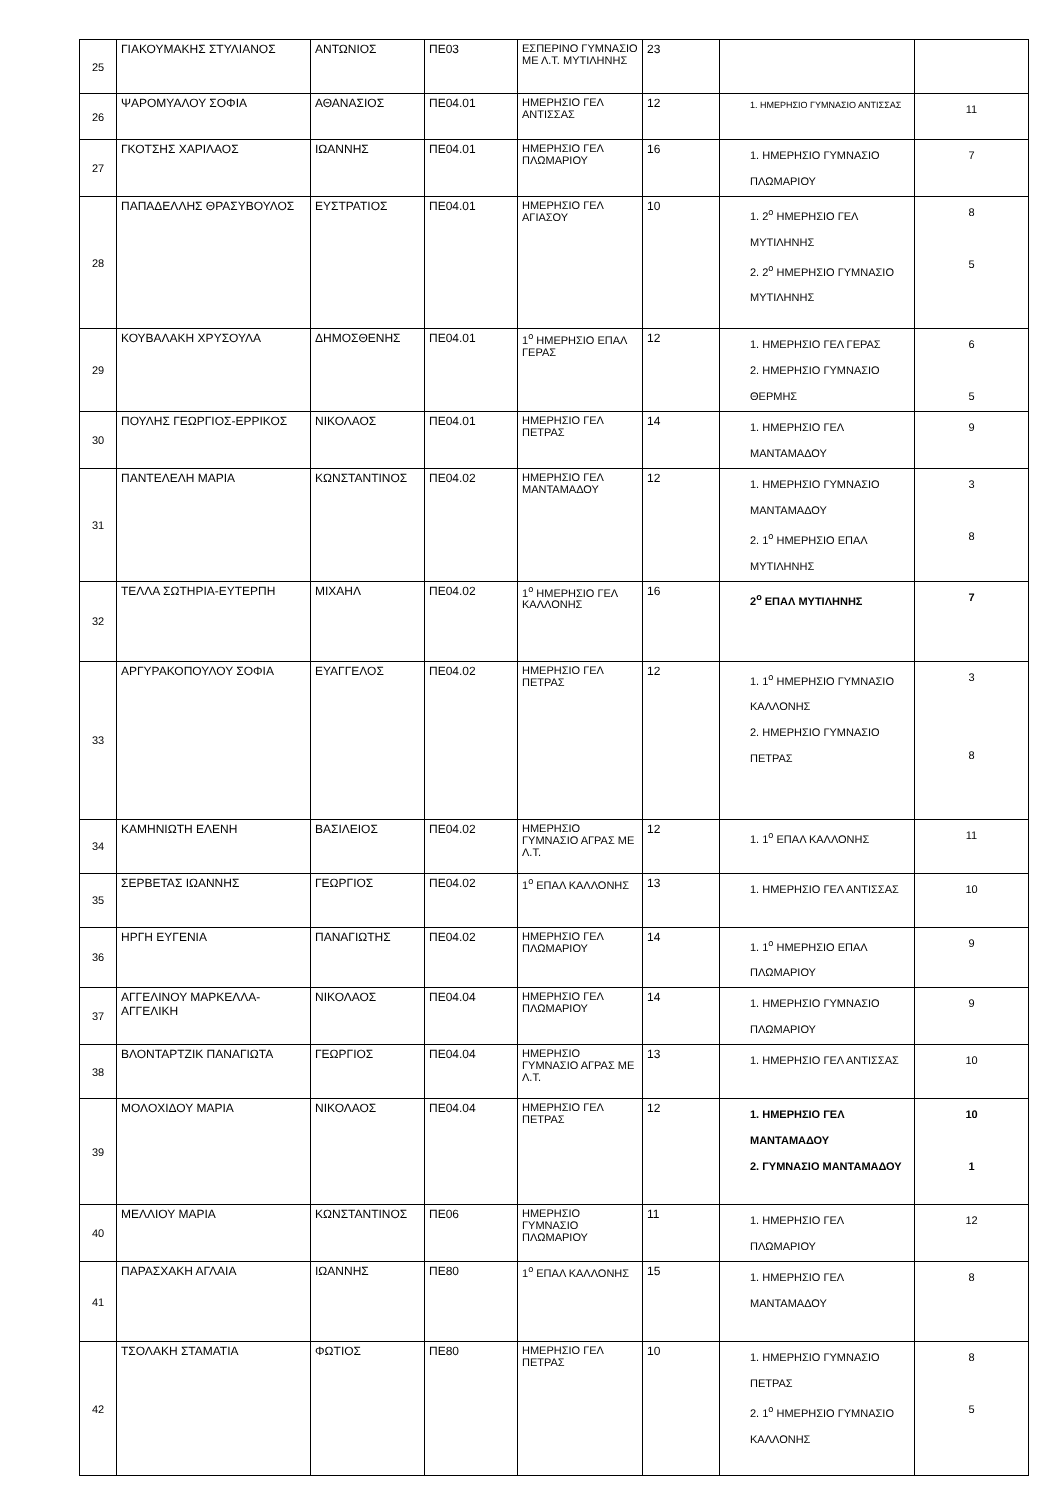| 25 | ΓΙΑΚΟΥΜΑΚΗΣ ΣΤΥΛΙΑΝΟΣ | ΑΝΤΩΝΙΟΣ | ΠΕ03 | ΕΣΠΕΡΙΝΟ ΓΥΜΝΑΣΙΟ ΜΕ Λ.Τ. ΜΥΤΙΛΗΝΗΣ | 23 | | |
| 26 | ΨΑΡΟΜΥΑΛΟΥ ΣΟΦΙΑ | ΑΘΑΝΑΣΙΟΣ | ΠΕ04.01 | ΗΜΕΡΗΣΙΟ ΓΕΛ ΑΝΤΙΣΣΑΣ | 12 | 1. ΗΜΕΡΗΣΙΟ ΓΥΜΝΑΣΙΟ ΑΝΤΙΣΣΑΣ | 11 |
| 27 | ΓΚΟΤΣΗΣ ΧΑΡΙΛΑΟΣ | ΙΩΑΝΝΗΣ | ΠΕ04.01 | ΗΜΕΡΗΣΙΟ ΓΕΛ ΠΛΩΜΑΡΙΟΥ | 16 | 1. ΗΜΕΡΗΣΙΟ ΓΥΜΝΑΣΙΟ ΠΛΩΜΑΡΙΟΥ | 7 |
| 28 | ΠΑΠΑΔΕΛΛΗΣ ΘΡΑΣΥΒΟΥΛΟΣ | ΕΥΣΤΡΑΤΙΟΣ | ΠΕ04.01 | ΗΜΕΡΗΣΙΟ ΓΕΛ ΑΓΙΑΣΟΥ | 10 | 1. 2<sup>ο</sup> ΗΜΕΡΗΣΙΟ ΓΕΛ ΜΥΤΙΛΗΝΗΣ 2. 2<sup>ο</sup> ΗΜΕΡΗΣΙΟ ΓΥΜΝΑΣΙΟ ΜΥΤΙΛΗΝΗΣ | 8 5 |
| 29 | ΚΟΥΒΑΛΑΚΗ ΧΡΥΣΟΥΛΑ | ΔΗΜΟΣΘΕΝΗΣ | ΠΕ04.01 | 1<sup>ο</sup> ΗΜΕΡΗΣΙΟ ΕΠΑΛ ΓΕΡΑΣ | 12 | 1. ΗΜΕΡΗΣΙΟ ΓΕΛ ΓΕΡΑΣ 2. ΗΜΕΡΗΣΙΟ ΓΥΜΝΑΣΙΟ ΘΕΡΜΗΣ | 6 5 |
| 30 | ΠΟΥΛΗΣ ΓΕΩΡΓΙΟΣ-ΕΡΡΙΚΟΣ | ΝΙΚΟΛΑΟΣ | ΠΕ04.01 | ΗΜΕΡΗΣΙΟ ΓΕΛ ΠΕΤΡΑΣ | 14 | 1. ΗΜΕΡΗΣΙΟ ΓΕΛ ΜΑΝΤΑΜΑΔΟΥ | 9 |
| 31 | ΠΑΝΤΕΛΕΛΗ ΜΑΡΙΑ | ΚΩΝΣΤΑΝΤΙΝΟΣ | ΠΕ04.02 | ΗΜΕΡΗΣΙΟ ΓΕΛ ΜΑΝΤΑΜΑΔΟΥ | 12 | 1. ΗΜΕΡΗΣΙΟ ΓΥΜΝΑΣΙΟ ΜΑΝΤΑΜΑΔΟΥ 2. 1<sup>ο</sup> ΗΜΕΡΗΣΙΟ ΕΠΑΛ ΜΥΤΙΛΗΝΗΣ | 3 8 |
| 32 | ΤΕΛΛΑ ΣΩΤΗΡΙΑ-ΕΥΤΕΡΠΗ | ΜΙΧΑΗΛ | ΠΕ04.02 | 1<sup>ο</sup> ΗΜΕΡΗΣΙΟ ΓΕΛ ΚΑΛΛΟΝΗΣ | 16 | 2<sup>ο</sup> ΕΠΑΛ ΜΥΤΙΛΗΝΗΣ | 7 |
| 33 | ΑΡΓΥΡΑΚΟΠΟΥΛΟΥ ΣΟΦΙΑ | ΕΥΑΓΓΕΛΟΣ | ΠΕ04.02 | ΗΜΕΡΗΣΙΟ ΓΕΛ ΠΕΤΡΑΣ | 12 | 1. 1<sup>ο</sup> ΗΜΕΡΗΣΙΟ ΓΥΜΝΑΣΙΟ ΚΑΛΛΟΝΗΣ 2. ΗΜΕΡΗΣΙΟ ΓΥΜΝΑΣΙΟ ΠΕΤΡΑΣ | 3 8 |
| 34 | ΚΑΜΗΝΙΩΤΗ ΕΛΕΝΗ | ΒΑΣΙΛΕΙΟΣ | ΠΕ04.02 | ΗΜΕΡΗΣΙΟ ΓΥΜΝΑΣΙΟ ΑΓΡΑΣ ΜΕ Λ.Τ. | 12 | 1. 1<sup>ο</sup> ΕΠΑΛ ΚΑΛΛΟΝΗΣ | 11 |
| 35 | ΣΕΡΒΕΤΑΣ ΙΩΑΝΝΗΣ | ΓΕΩΡΓΙΟΣ | ΠΕ04.02 | 1<sup>ο</sup> ΕΠΑΛ ΚΑΛΛΟΝΗΣ | 13 | 1. ΗΜΕΡΗΣΙΟ ΓΕΛ ΑΝΤΙΣΣΑΣ | 10 |
| 36 | ΗΡΓΗ ΕΥΓΕΝΙΑ | ΠΑΝΑΓΙΩΤΗΣ | ΠΕ04.02 | ΗΜΕΡΗΣΙΟ ΓΕΛ ΠΛΩΜΑΡΙΟΥ | 14 | 1. 1<sup>ο</sup> ΗΜΕΡΗΣΙΟ ΕΠΑΛ ΠΛΩΜΑΡΙΟΥ | 9 |
| 37 | ΑΓΓΕΛΙΝΟΥ ΜΑΡΚΕΛΛΑ-ΑΓΓΕΛΙΚΗ | ΝΙΚΟΛΑΟΣ | ΠΕ04.04 | ΗΜΕΡΗΣΙΟ ΓΕΛ ΠΛΩΜΑΡΙΟΥ | 14 | 1. ΗΜΕΡΗΣΙΟ ΓΥΜΝΑΣΙΟ ΠΛΩΜΑΡΙΟΥ | 9 |
| 38 | ΒΛΟΝΤΑΡΤΖΙΚ ΠΑΝΑΓΙΩΤΑ | ΓΕΩΡΓΙΟΣ | ΠΕ04.04 | ΗΜΕΡΗΣΙΟ ΓΥΜΝΑΣΙΟ ΑΓΡΑΣ ΜΕ Λ.Τ. | 13 | 1. ΗΜΕΡΗΣΙΟ ΓΕΛ ΑΝΤΙΣΣΑΣ | 10 |
| 39 | ΜΟΛΟΧΙΔΟΥ ΜΑΡΙΑ | ΝΙΚΟΛΑΟΣ | ΠΕ04.04 | ΗΜΕΡΗΣΙΟ ΓΕΛ ΠΕΤΡΑΣ | 12 | 1. ΗΜΕΡΗΣΙΟ ΓΕΛ ΜΑΝΤΑΜΑΔΟΥ 2. ΓΥΜΝΑΣΙΟ ΜΑΝΤΑΜΑΔΟΥ | 10 1 |
| 40 | ΜΕΛΛΙΟΥ ΜΑΡΙΑ | ΚΩΝΣΤΑΝΤΙΝΟΣ | ΠΕ06 | ΗΜΕΡΗΣΙΟ ΓΥΜΝΑΣΙΟ ΠΛΩΜΑΡΙΟΥ | 11 | 1. ΗΜΕΡΗΣΙΟ ΓΕΛ ΠΛΩΜΑΡΙΟΥ | 12 |
| 41 | ΠΑΡΑΣΧΑΚΗ ΑΓΛΑΙΑ | ΙΩΑΝΝΗΣ | ΠΕ80 | 1<sup>ο</sup> ΕΠΑΛ ΚΑΛΛΟΝΗΣ | 15 | 1. ΗΜΕΡΗΣΙΟ ΓΕΛ ΜΑΝΤΑΜΑΔΟΥ | 8 |
| 42 | ΤΣΟΛΑΚΗ ΣΤΑΜΑΤΙΑ | ΦΩΤΙΟΣ | ΠΕ80 | ΗΜΕΡΗΣΙΟ ΓΕΛ ΠΕΤΡΑΣ | 10 | 1. ΗΜΕΡΗΣΙΟ ΓΥΜΝΑΣΙΟ ΠΕΤΡΑΣ 2. 1<sup>ο</sup> ΗΜΕΡΗΣΙΟ ΓΥΜΝΑΣΙΟ ΚΑΛΛΟΝΗΣ | 8 5 |